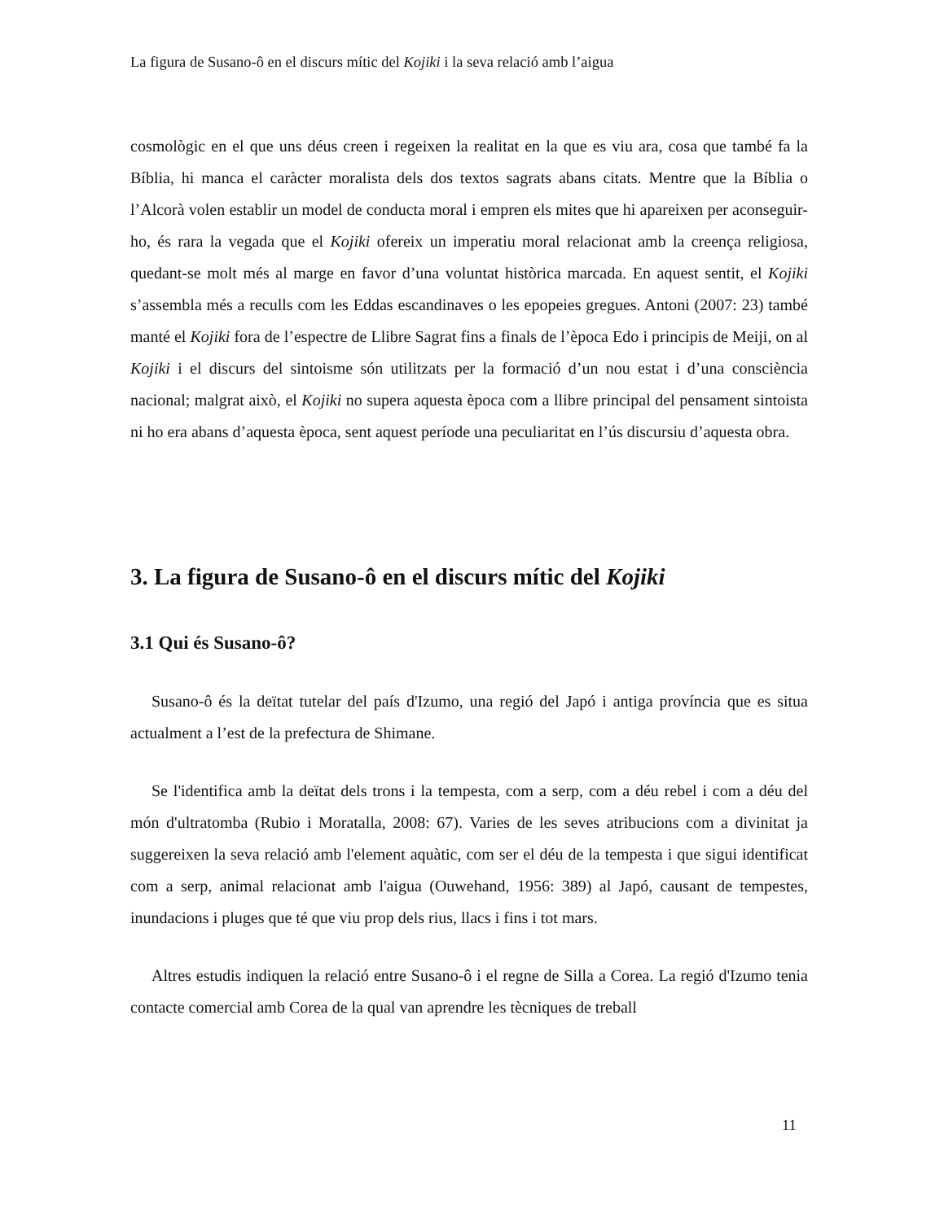La figura de Susano-ô en el discurs mític del Kojiki i la seva relació amb l’aigua
cosmològic en el que uns déus creen i regeixen la realitat en la que es viu ara, cosa que també fa la Bíblia, hi manca el caràcter moralista dels dos textos sagrats abans citats. Mentre que la Bíblia o l’Alcorà volen establir un model de conducta moral i empren els mites que hi apareixen per aconseguir-ho, és rara la vegada que el Kojiki ofereix un imperatiu moral relacionat amb la creença religiosa, quedant-se molt més al marge en favor d’una voluntat històrica marcada. En aquest sentit, el Kojiki s’assembla més a reculls com les Eddas escandinaves o les epopeies gregues. Antoni (2007: 23) també manté el Kojiki fora de l’espectre de Llibre Sagrat fins a finals de l’època Edo i principis de Meiji, on al Kojiki i el discurs del sintoisme són utilitzats per la formació d’un nou estat i d’una consciència nacional; malgrat això, el Kojiki no supera aquesta època com a llibre principal del pensament sintoista ni ho era abans d’aquesta època, sent aquest període una peculiaritat en l’ús discursiu d’aquesta obra.
3. La figura de Susano-ô en el discurs mític del Kojiki
3.1 Qui és Susano-ô?
Susano-ô és la deïtat tutelar del país d'Izumo, una regió del Japó i antiga província que es situa actualment a l’est de la prefectura de Shimane.
Se l'identifica amb la deïtat dels trons i la tempesta, com a serp, com a déu rebel i com a déu del món d'ultratomba (Rubio i Moratalla, 2008: 67). Varies de les seves atribucions com a divinitat ja suggereixen la seva relació amb l'element aquàtic, com ser el déu de la tempesta i que sigui identificat com a serp, animal relacionat amb l'aigua (Ouwehand, 1956: 389) al Japó, causant de tempestes, inundacions i pluges que té que viu prop dels rius, llacs i fins i tot mars.
Altres estudis indiquen la relació entre Susano-ô i el regne de Silla a Corea. La regió d'Izumo tenia contacte comercial amb Corea de la qual van aprendre les tècniques de treball
11